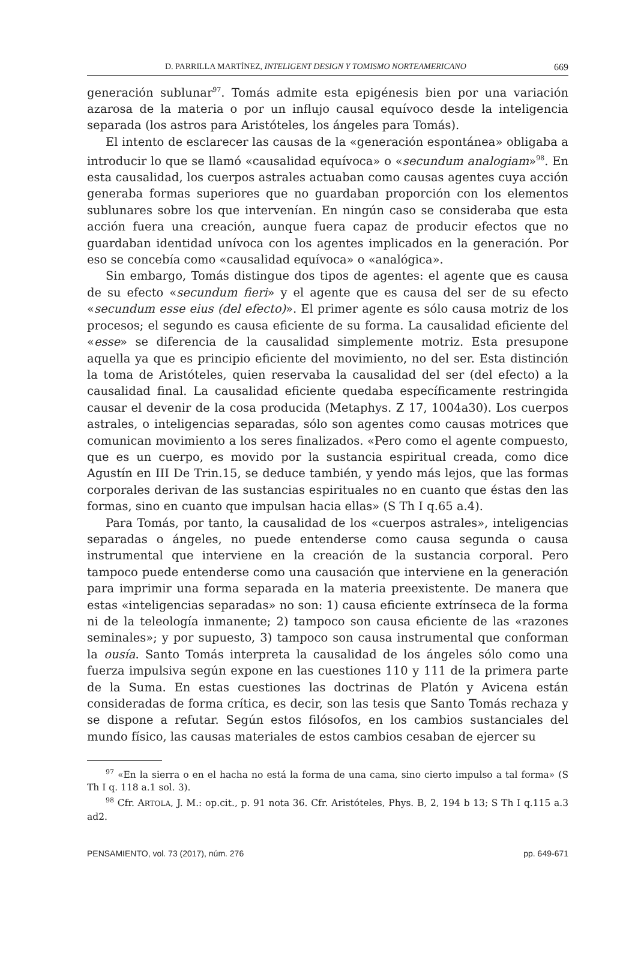D. PARRILLA MARTÍNEZ, INTELIGENT DESIGN Y TOMISMO NORTEAMERICANO 669
generación sublunar<sup>97</sup>. Tomás admite esta epigénesis bien por una variación azarosa de la materia o por un influjo causal equívoco desde la inteligencia separada (los astros para Aristóteles, los ángeles para Tomás).
El intento de esclarecer las causas de la «generación espontánea» obligaba a introducir lo que se llamó «causalidad equívoca» o «secundum analogiam»<sup>98</sup>. En esta causalidad, los cuerpos astrales actuaban como causas agentes cuya acción generaba formas superiores que no guardaban proporción con los elementos sublunares sobre los que intervenían. En ningún caso se consideraba que esta acción fuera una creación, aunque fuera capaz de producir efectos que no guardaban identidad unívoca con los agentes implicados en la generación. Por eso se concebía como «causalidad equívoca» o «analógica».
Sin embargo, Tomás distingue dos tipos de agentes: el agente que es causa de su efecto «secundum fieri» y el agente que es causa del ser de su efecto «secundum esse eius (del efecto)». El primer agente es sólo causa motriz de los procesos; el segundo es causa eficiente de su forma. La causalidad eficiente del «esse» se diferencia de la causalidad simplemente motriz. Esta presupone aquella ya que es principio eficiente del movimiento, no del ser. Esta distinción la toma de Aristóteles, quien reservaba la causalidad del ser (del efecto) a la causalidad final. La causalidad eficiente quedaba específicamente restringida causar el devenir de la cosa producida (Metaphys. Z 17, 1004a30). Los cuerpos astrales, o inteligencias separadas, sólo son agentes como causas motrices que comunican movimiento a los seres finalizados. «Pero como el agente compuesto, que es un cuerpo, es movido por la sustancia espiritual creada, como dice Agustín en III De Trin.15, se deduce también, y yendo más lejos, que las formas corporales derivan de las sustancias espirituales no en cuanto que éstas den las formas, sino en cuanto que impulsan hacia ellas» (S Th I q.65 a.4).
Para Tomás, por tanto, la causalidad de los «cuerpos astrales», inteligencias separadas o ángeles, no puede entenderse como causa segunda o causa instrumental que interviene en la creación de la sustancia corporal. Pero tampoco puede entenderse como una causación que interviene en la generación para imprimir una forma separada en la materia preexistente. De manera que estas «inteligencias separadas» no son: 1) causa eficiente extrínseca de la forma ni de la teleología inmanente; 2) tampoco son causa eficiente de las «razones seminales»; y por supuesto, 3) tampoco son causa instrumental que conforman la ousía. Santo Tomás interpreta la causalidad de los ángeles sólo como una fuerza impulsiva según expone en las cuestiones 110 y 111 de la primera parte de la Suma. En estas cuestiones las doctrinas de Platón y Avicena están consideradas de forma crítica, es decir, son las tesis que Santo Tomás rechaza y se dispone a refutar. Según estos filósofos, en los cambios sustanciales del mundo físico, las causas materiales de estos cambios cesaban de ejercer su
<sup>97</sup> «En la sierra o en el hacha no está la forma de una cama, sino cierto impulso a tal forma» (S Th I q. 118 a.1 sol. 3).
<sup>98</sup> Cfr. ARTOLA, J. M.: op.cit., p. 91 nota 36. Cfr. Aristóteles, Phys. B, 2, 194 b 13; S Th I q.115 a.3 ad2.
PENSAMIENTO, vol. 73 (2017), núm. 276 pp. 649-671